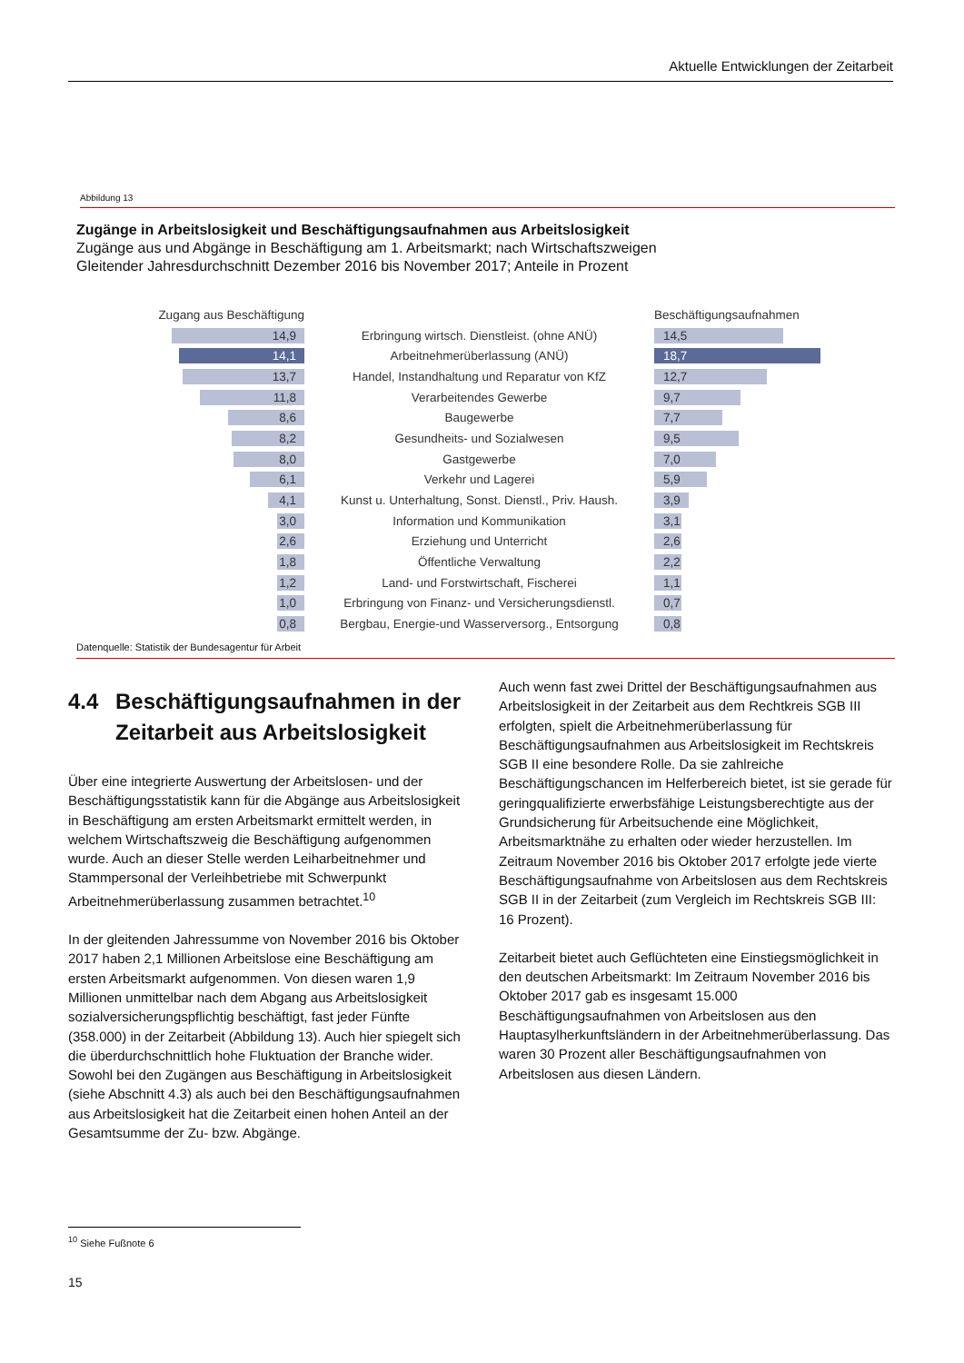Aktuelle Entwicklungen der Zeitarbeit
Abbildung 13
Zugänge in Arbeitslosigkeit und Beschäftigungsaufnahmen aus Arbeitslosigkeit
Zugänge aus und Abgänge in Beschäftigung am 1. Arbeitsmarkt; nach Wirtschaftszweigen
Gleitender Jahresdurchschnitt Dezember 2016 bis November 2017; Anteile in Prozent
Zugang aus Beschäftigung Beschäftigungsaufnahmen
14,9
Erbringung wirtsch. Dienstleist. (ohne ANÜ)
14,5
14,1
Arbeitnehmerüberlassung (ANÜ)
18,7
13,7
Handel, Instandhaltung und Reparatur von KfZ
12,7
11,8
Verarbeitendes Gewerbe
9,7
8,6
Baugewerbe
7,7
8,2
Gesundheits- und Sozialwesen
9,5
8,0
Gastgewerbe
7,0
6,1
Verkehr und Lagerei
5,9
4,1
Kunst u. Unterhaltung, Sonst. Dienstl., Priv. Haush.
3,9
3,0
Information und Kommunikation
3,1
2,6
Erziehung und Unterricht
2,6
1,8
Öffentliche Verwaltung
2,2
1,2
Land- und Forstwirtschaft, Fischerei
1,1
1,0
Erbringung von Finanz- und Versicherungsdienstl.
0,7
0,8
Bergbau, Energie-und Wasserversorg., Entsorgung
0,8
Datenquelle: Statistik der Bundesagentur für Arbeit
4.4 Beschäftigungsaufnahmen in der Zeitarbeit aus Arbeitslosigkeit
Über eine integrierte Auswertung der Arbeitslosen- und der Beschäftigungsstatistik kann für die Abgänge aus Arbeitslosigkeit in Beschäftigung am ersten Arbeitsmarkt ermittelt werden, in welchem Wirtschaftszweig die Beschäftigung aufgenommen wurde. Auch an dieser Stelle werden Leiharbeitnehmer und Stammpersonal der Verleihbetriebe mit Schwerpunkt Arbeitnehmerüberlassung zusammen betrachtet.<sup>10</sup>
In der gleitenden Jahressumme von November 2016 bis Oktober 2017 haben 2,1 Millionen Arbeitslose eine Beschäftigung am ersten Arbeitsmarkt aufgenommen. Von diesen waren 1,9 Millionen unmittelbar nach dem Abgang aus Arbeitslosigkeit sozialversicherungspflichtig beschäftigt, fast jeder Fünfte (358.000) in der Zeitarbeit (Abbildung 13). Auch hier spiegelt sich die überdurchschnittlich hohe Fluktuation der Branche wider. Sowohl bei den Zugängen aus Beschäftigung in Arbeitslosigkeit (siehe Abschnitt 4.3) als auch bei den Beschäftigungsaufnahmen aus Arbeitslosigkeit hat die Zeitarbeit einen hohen Anteil an der Gesamtsumme der Zu- bzw. Abgänge.
Auch wenn fast zwei Drittel der Beschäftigungsaufnahmen aus Arbeitslosigkeit in der Zeitarbeit aus dem Rechtkreis SGB III erfolgten, spielt die Arbeitnehmerüberlassung für Beschäftigungsaufnahmen aus Arbeitslosigkeit im Rechtskreis SGB II eine besondere Rolle. Da sie zahlreiche Beschäftigungschancen im Helferbereich bietet, ist sie gerade für geringqualifizierte erwerbsfähige Leistungsberechtigte aus der Grundsicherung für Arbeitsuchende eine Möglichkeit, Arbeitsmarktnähe zu erhalten oder wieder herzustellen. Im Zeitraum November 2016 bis Oktober 2017 erfolgte jede vierte Beschäftigungsaufnahme von Arbeitslosen aus dem Rechtskreis SGB II in der Zeitarbeit (zum Vergleich im Rechtskreis SGB III: 16 Prozent).
Zeitarbeit bietet auch Geflüchteten eine Einstiegsmöglichkeit in den deutschen Arbeitsmarkt: Im Zeitraum November 2016 bis Oktober 2017 gab es insgesamt 15.000 Beschäftigungsaufnahmen von Arbeitslosen aus den Hauptasylherkunftsländern in der Arbeitnehmerüberlassung. Das waren 30 Prozent aller Beschäftigungsaufnahmen von Arbeitslosen aus diesen Ländern.
<sup>10</sup> Siehe Fußnote 6
15